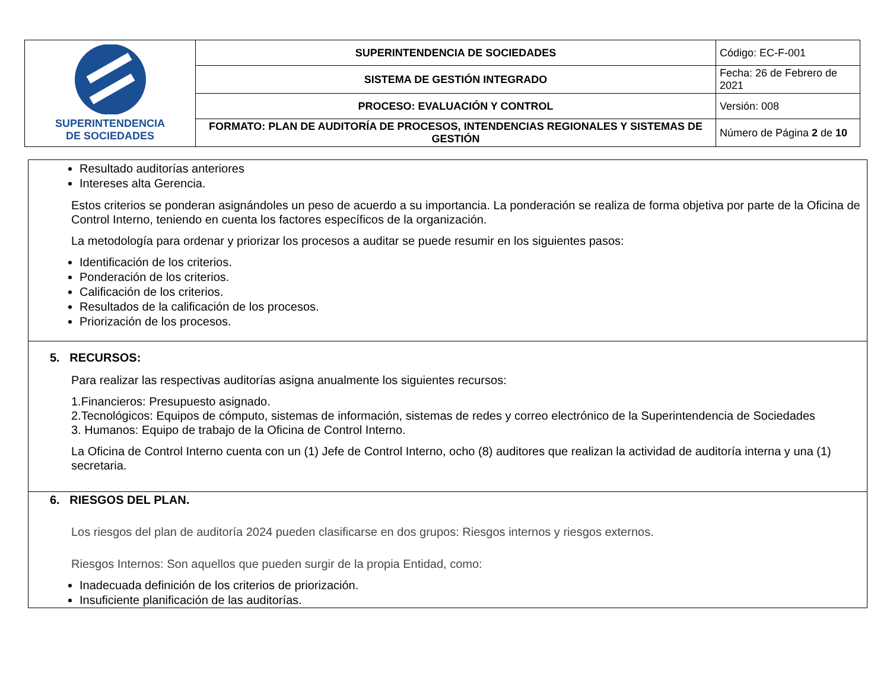| SUPERINTENDENCIA DE SOCIEDADES | SUPERINTENDENCIA DE SOCIEDADES | Código: EC-F-001 |
| | SISTEMA DE GESTIÓN INTEGRADO | Fecha: 26 de Febrero de 2021 |
| | PROCESO: EVALUACIÓN Y CONTROL | Versión: 008 |
| | FORMATO: PLAN DE AUDITORÍA DE PROCESOS, INTENDENCIAS REGIONALES Y SISTEMAS DE GESTIÓN | Número de Página 2 de 10 |
| Resultado auditorías anteriores Intereses alta Gerencia. Estos criterios se ponderan asignándoles un peso de acuerdo a su importancia. La ponderación se realiza de forma objetiva por parte de la Oficina de Control Interno, teniendo en cuenta los factores específicos de la organización. La metodología para ordenar y priorizar los procesos a auditar se puede resumir en los siguientes pasos: Identificación de los criterios. Ponderación de los criterios. Calificación de los criterios. Resultados de la calificación de los procesos. Priorización de los procesos. |
| 5. RECURSOS: Para realizar las respectivas auditorías asigna anualmente los siguientes recursos: 1.Financieros: Presupuesto asignado. 2.Tecnológicos: Equipos de cómputo, sistemas de información, sistemas de redes y correo electrónico de la Superintendencia de Sociedades 3. Humanos: Equipo de trabajo de la Oficina de Control Interno. La Oficina de Control Interno cuenta con un (1) Jefe de Control Interno, ocho (8) auditores que realizan la actividad de auditoría interna y una (1) secretaria. |
| 6. RIESGOS DEL PLAN. Los riesgos del plan de auditoría 2024 pueden clasificarse en dos grupos: Riesgos internos y riesgos externos. Riesgos Internos: Son aquellos que pueden surgir de la propia Entidad, como: Inadecuada definición de los criterios de priorización. Insuficiente planificación de las auditorías. |